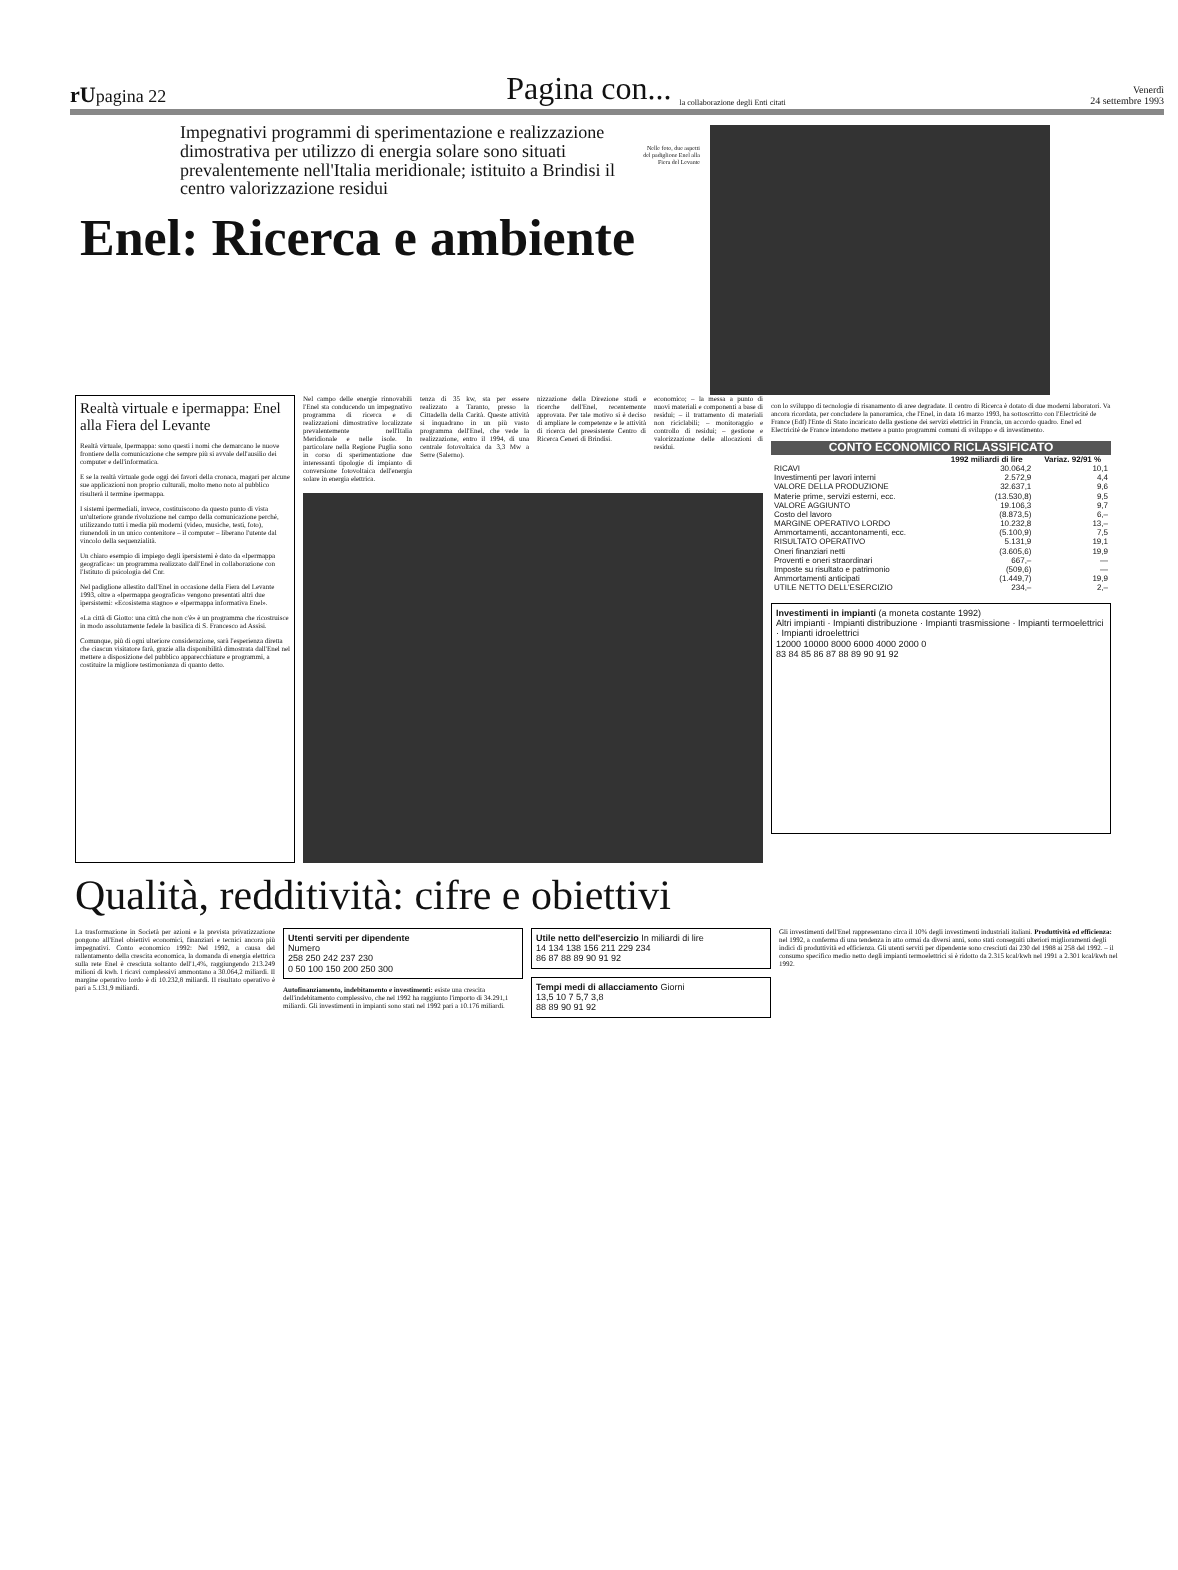rU pagina 22 Pagina con... la collaborazione degli Enti citati Venerdì
24 settembre 1993
Impegnativi programmi di sperimentazione e realizzazione dimostrativa per utilizzo di energia solare sono situati prevalentemente nell'Italia meridionale; istituito a Brindisi il centro valorizzazione residui
Enel: Ricerca e ambiente
Nelle foto, due aspetti del padiglione Enel alla Fiera del Levante
Realtà virtuale e ipermappa: Enel alla Fiera del Levante
Realtà virtuale, Ipermappa: sono questi i nomi che demarcano le nuove frontiere della comunicazione che sempre più si avvale dell'ausilio dei computer e dell'informatica.
E se la realtà virtuale gode oggi dei favori della cronaca, magari per alcune sue applicazioni non proprio culturali, molto meno noto al pubblico risulterà il termine ipermappa.
I sistemi ipermediali, invece, costituiscono da questo punto di vista un'ulteriore grande rivoluzione nel campo della comunicazione perché, utilizzando tutti i media più moderni (video, musiche, testi, foto), riunendoli in un unico contenitore – il computer – liberano l'utente dal vincolo della sequenzialità.
Un chiaro esempio di impiego degli ipersistemi è dato da «Ipermappa geografica»: un programma realizzato dall'Enel in collaborazione con l'Istituto di psicologia del Cnr.
Nel padiglione allestito dall'Enel in occasione della Fiera del Levante 1993, oltre a «Ipermappa geografica» vengono presentati altri due ipersistemi: «Ecosistema stagno» e «Ipermappa informativa Enel».
«La città di Giotto: una città che non c'è» è un programma che ricostruisce in modo assolutamente fedele la basilica di S. Francesco ad Assisi.
Comunque, più di ogni ulteriore considerazione, sarà l'esperienza diretta che ciascun visitatore farà, grazie alla disponibilità dimostrata dall'Enel nel mettere a disposizione del pubblico apparecchiature e programmi, a costituire la migliore testimonianza di quanto detto.
Nel campo delle energie rinnovabili l'Enel sta conducendo un impegnativo programma di ricerca e di realizzazioni dimostrative localizzate prevalentemente nell'Italia Meridionale e nelle isole. In particolare nella Regione Puglia sono in corso di sperimentazione due interessanti tipologie di impianto di conversione fotovoltaica dell'energia solare in energia elettrica.
tenza di 35 kw, sta per essere realizzato a Taranto, presso la Cittadella della Carità. Queste attività si inquadrano in un più vasto programma dell'Enel, che vede la realizzazione, entro il 1994, di una centrale fotovoltaica da 3,3 Mw a Serre (Salerno).
nizzazione della Direzione studi e ricerche dell'Enel, recentemente approvata. Per tale motivo si è deciso di ampliare le competenze e le attività di ricerca del preesistente Centro di Ricerca Ceneri di Brindisi.
economico; – la messa a punto di nuovi materiali e componenti a base di residui; – il trattamento di materiali non riciclabili; – monitoraggio e controllo di residui; – gestione e valorizzazione delle allocazioni di residui.
con lo sviluppo di tecnologie di risanamento di aree degradate. Il centro di Ricerca è dotato di due moderni laboratori. Va ancora ricordata, per concludere la panoramica, che l'Enel, in data 16 marzo 1993, ha sottoscritto con l'Electricité de France (Edf) l'Ente di Stato incaricato della gestione dei servizi elettrici in Francia, un accordo quadro. Enel ed Electricité de France intendono mettere a punto programmi comuni di sviluppo e di investimento.
| CONTO ECONOMICO RICLASSIFICATO | | |
| --- | --- | --- |
| | 1992 miliardi di lire | Variaz. 92/91 % |
| RICAVI | 30.064,2 | 10,1 |
| Investimenti per lavori interni | 2.572,9 | 4,4 |
| VALORE DELLA PRODUZIONE | 32.637,1 | 9,6 |
| Materie prime, servizi esterni, ecc. | (13.530,8) | 9,5 |
| VALORE AGGIUNTO | 19.106,3 | 9,7 |
| Costo del lavoro | (8.873,5) | 6,– |
| MARGINE OPERATIVO LORDO | 10.232,8 | 13,– |
| Ammortamenti, accantonamenti, ecc. | (5.100,9) | 7,5 |
| RISULTATO OPERATIVO | 5.131,9 | 19,1 |
| Oneri finanziari netti | (3.605,6) | 19,9 |
| Proventi e oneri straordinari | 667,– | — |
| Imposte su risultato e patrimonio | (509,6) | — |
| Ammortamenti anticipati | (1.449,7) | 19,9 |
| UTILE NETTO DELL'ESERCIZIO | 234,– | 2,– |
Investimenti in impianti (a moneta costante 1992)
Altri impianti · Impianti distribuzione · Impianti trasmissione · Impianti termoelettrici · Impianti idroelettrici
12000 10000 8000 6000 4000 2000 0
83 84 85 86 87 88 89 90 91 92
Qualità, redditività: cifre e obiettivi
La trasformazione in Società per azioni e la prevista privatizzazione pongono all'Enel obiettivi economici, finanziari e tecnici ancora più impegnativi. Conto economico 1992: Nel 1992, a causa del rallentamento della crescita economica, la domanda di energia elettrica sulla rete Enel è cresciuta soltanto dell'1,4%, raggiungendo 213.249 milioni di kwh. I ricavi complessivi ammontano a 30.064,2 miliardi. Il margine operativo lordo è di 10.232,8 miliardi. Il risultato operativo è pari a 5.131,9 miliardi.
Utenti serviti per dipendente
Numero
258 250 242 237 230
0 50 100 150 200 250 300
Autofinanziamento, indebitamento e investimenti: esiste una crescita dell'indebitamento complessivo, che nel 1992 ha raggiunto l'importo di 34.291,1 miliardi. Gli investimenti in impianti sono stati nel 1992 pari a 10.176 miliardi.
Utile netto dell'esercizio In miliardi di lire
14 134 138 156 211 229 234
86 87 88 89 90 91 92
Tempi medi di allacciamento Giorni
13,5 10 7 5,7 3,8
88 89 90 91 92
Gli investimenti dell'Enel rappresentano circa il 10% degli investimenti industriali italiani. Produttività ed efficienza: nel 1992, a conferma di una tendenza in atto ormai da diversi anni, sono stati conseguiti ulteriori miglioramenti degli indici di produttività ed efficienza. Gli utenti serviti per dipendente sono cresciuti dai 230 del 1988 ai 258 del 1992. – il consumo specifico medio netto degli impianti termoelettrici si è ridotto da 2.315 kcal/kwh nel 1991 a 2.301 kcal/kwh nel 1992.